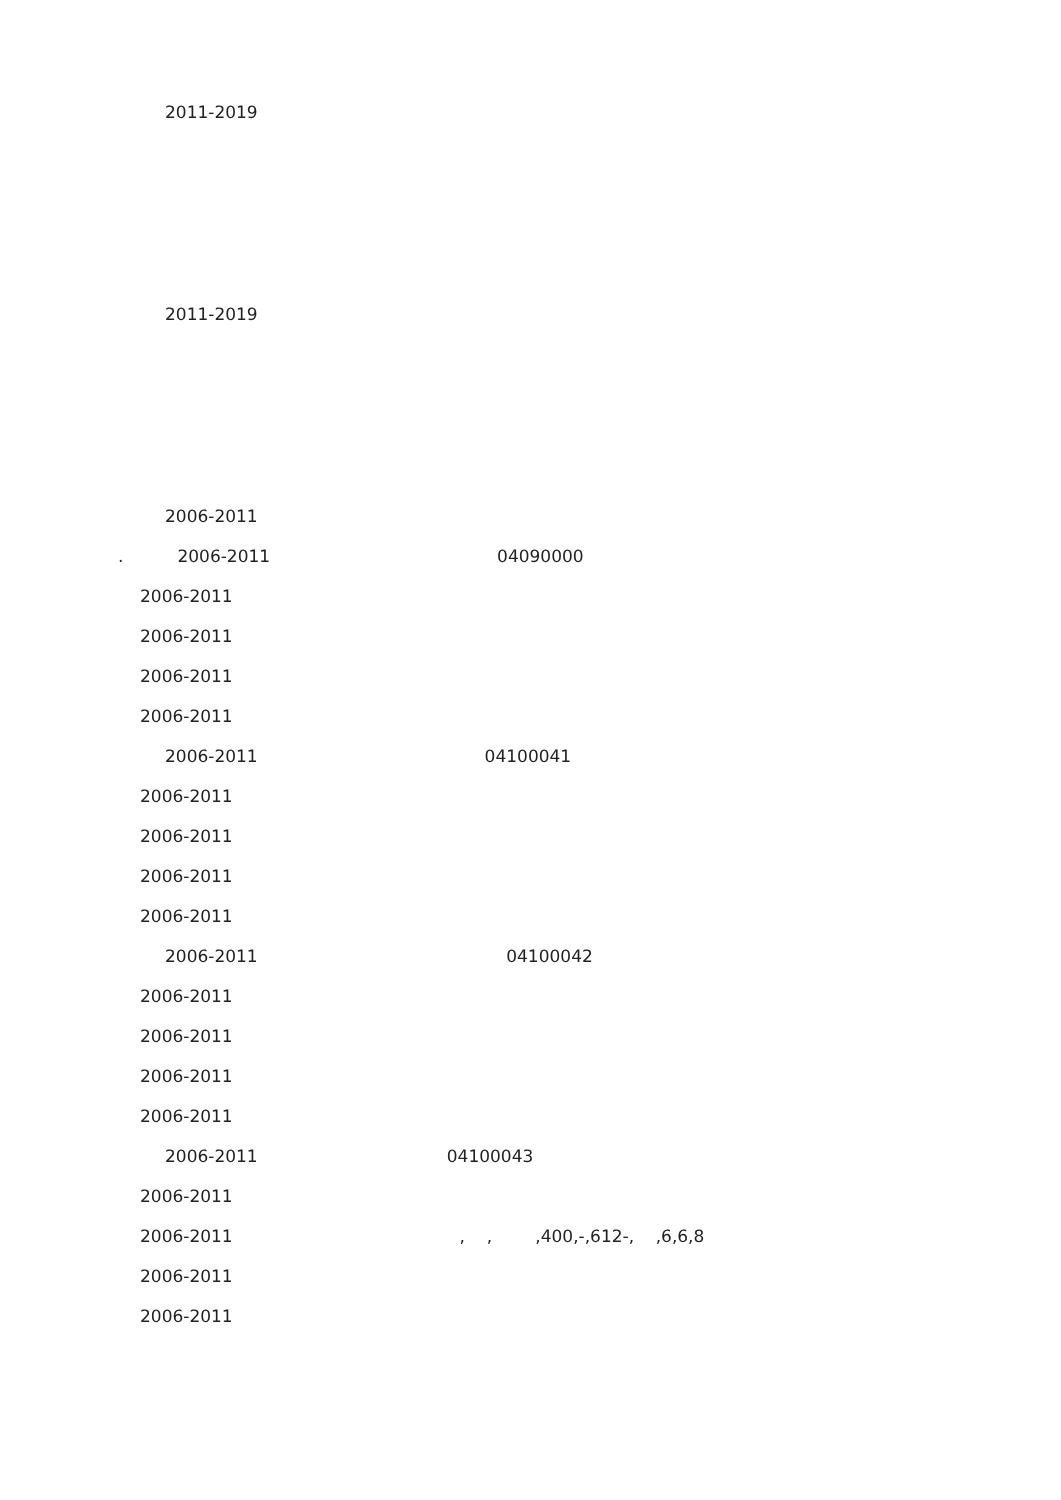2011-2019
2011-2019
2006-2011
. 2006-2011 04090000
2006-2011
2006-2011
2006-2011
2006-2011
2006-2011 04100041
2006-2011
2006-2011
2006-2011
2006-2011
2006-2011 04100042
2006-2011
2006-2011
2006-2011
2006-2011
2006-2011 04100043
2006-2011
2006-2011 , , ,400,-,612-, ,6,6,8
2006-2011
2006-2011